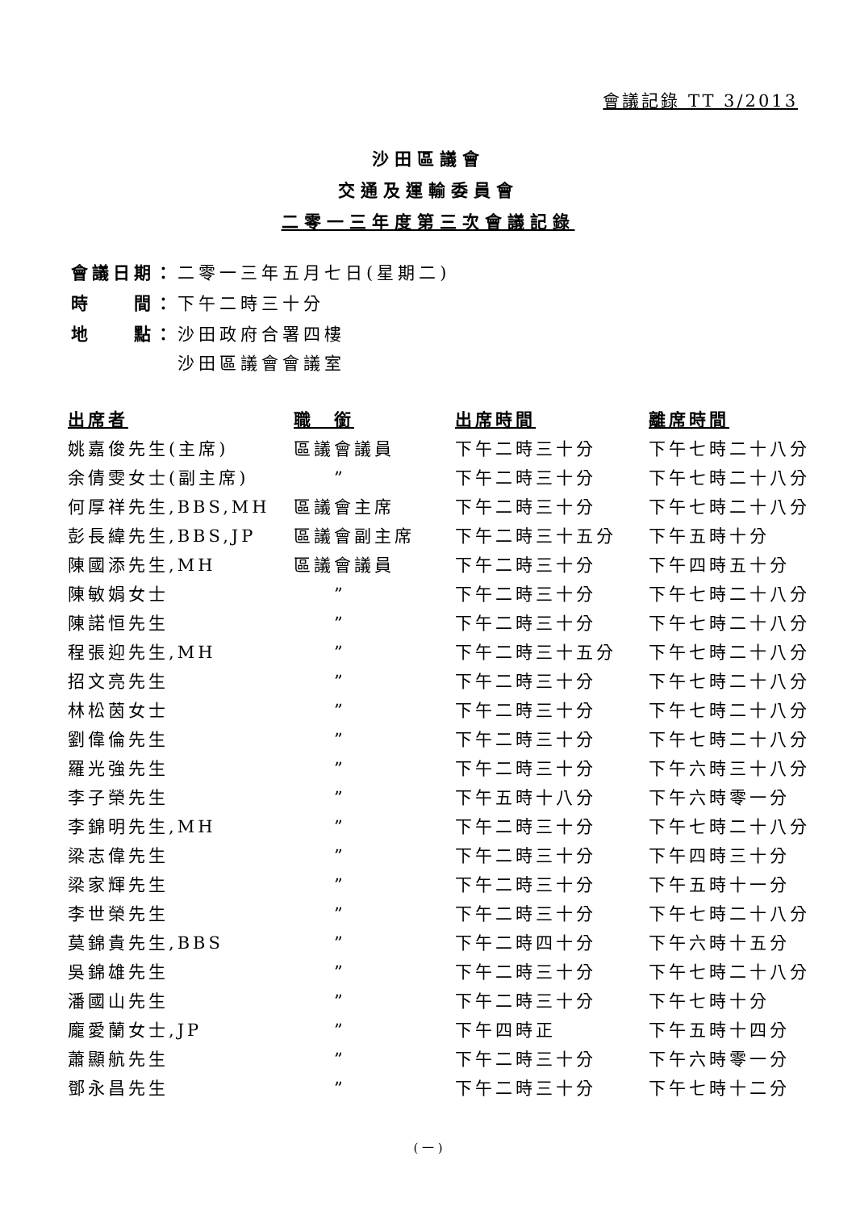會議記錄 TT 3/2013
沙田區議會
交通及運輸委員會
二零一三年度第三次會議記錄
| 會議日期： | 二零一三年五月七日(星期二) |
| 時 間： | 下午二時三十分 |
| 地 點： | 沙田政府合署四樓 沙田區議會會議室 |
| 出席者 | 職 銜 | 出席時間 | 離席時間 |
| --- | --- | --- | --- |
| 姚嘉俊先生(主席) | 區議會議員 | 下午二時三十分 | 下午七時二十八分 |
| 余倩雯女士(副主席) | ” | 下午二時三十分 | 下午七時二十八分 |
| 何厚祥先生,BBS,MH | 區議會主席 | 下午二時三十分 | 下午七時二十八分 |
| 彭長緯先生,BBS,JP | 區議會副主席 | 下午二時三十五分 | 下午五時十分 |
| 陳國添先生,MH | 區議會議員 | 下午二時三十分 | 下午四時五十分 |
| 陳敏娟女士 | ” | 下午二時三十分 | 下午七時二十八分 |
| 陳諾恒先生 | ” | 下午二時三十分 | 下午七時二十八分 |
| 程張迎先生,MH | ” | 下午二時三十五分 | 下午七時二十八分 |
| 招文亮先生 | ” | 下午二時三十分 | 下午七時二十八分 |
| 林松茵女士 | ” | 下午二時三十分 | 下午七時二十八分 |
| 劉偉倫先生 | ” | 下午二時三十分 | 下午七時二十八分 |
| 羅光強先生 | ” | 下午二時三十分 | 下午六時三十八分 |
| 李子榮先生 | ” | 下午五時十八分 | 下午六時零一分 |
| 李錦明先生,MH | ” | 下午二時三十分 | 下午七時二十八分 |
| 梁志偉先生 | ” | 下午二時三十分 | 下午四時三十分 |
| 梁家輝先生 | ” | 下午二時三十分 | 下午五時十一分 |
| 李世榮先生 | ” | 下午二時三十分 | 下午七時二十八分 |
| 莫錦貴先生,BBS | ” | 下午二時四十分 | 下午六時十五分 |
| 吳錦雄先生 | ” | 下午二時三十分 | 下午七時二十八分 |
| 潘國山先生 | ” | 下午二時三十分 | 下午七時十分 |
| 龐愛蘭女士,JP | ” | 下午四時正 | 下午五時十四分 |
| 蕭顯航先生 | ” | 下午二時三十分 | 下午六時零一分 |
| 鄧永昌先生 | ” | 下午二時三十分 | 下午七時十二分 |
( 一 )